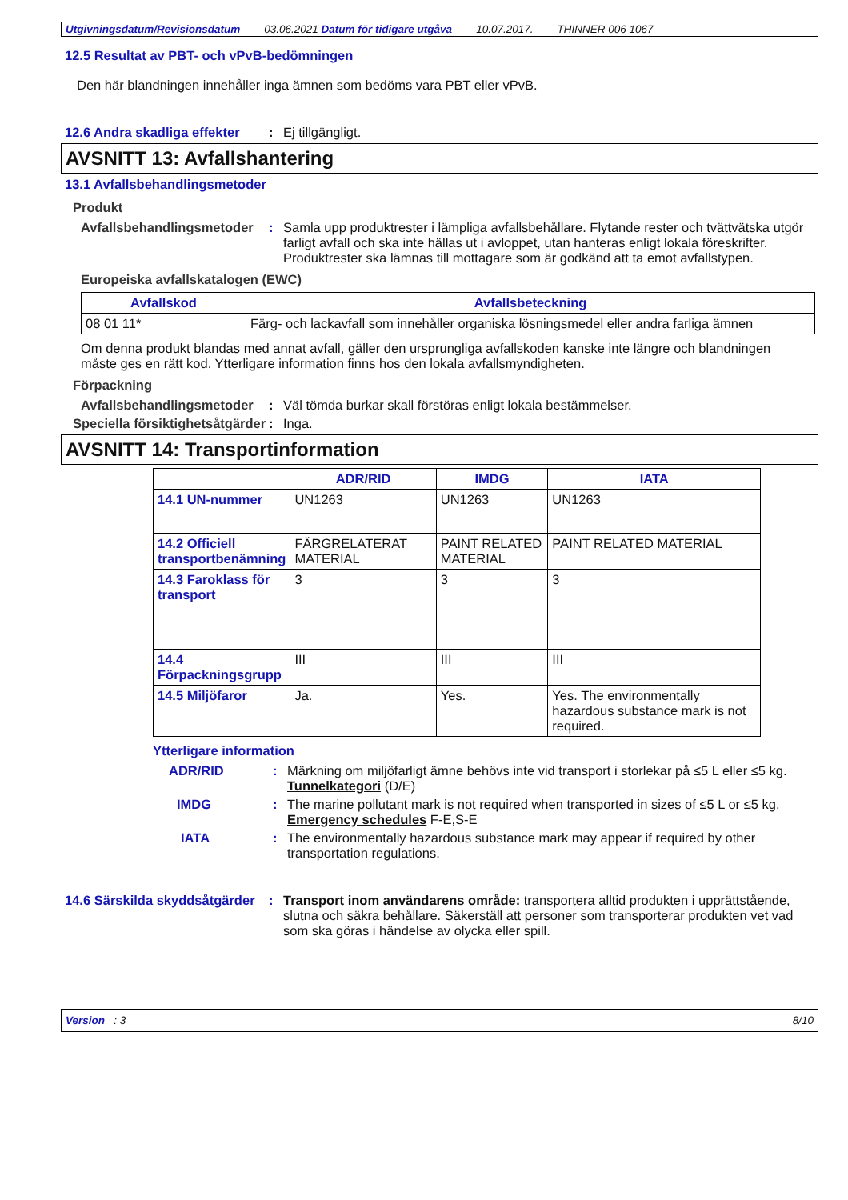Utgivningsdatum/Revisionsdatum 03.06.2021 Datum för tidigare utgåva 10.07.2017. THINNER 006 1067
12.5 Resultat av PBT- och vPvB-bedömningen
Den här blandningen innehåller inga ämnen som bedöms vara PBT eller vPvB.
12.6 Andra skadliga effekter: Ej tillgängligt.
AVSNITT 13: Avfallshantering
13.1 Avfallsbehandlingsmetoder
Produkt
Avfallsbehandlingsmetoder: Samla upp produktrester i lämpliga avfallsbehållare. Flytande rester och tvättvätska utgör farligt avfall och ska inte hällas ut i avloppet, utan hanteras enligt lokala föreskrifter. Produktrester ska lämnas till mottagare som är godkänd att ta emot avfallstypen.
Europeiska avfallskatalogen (EWC)
| Avfallskod | Avfallsbeteckning |
| --- | --- |
| 08 01 11* | Färg- och lackavfall som innehåller organiska lösningsmedel eller andra farliga ämnen |
Om denna produkt blandas med annat avfall, gäller den ursprungliga avfallskoden kanske inte längre och blandningen måste ges en rätt kod. Ytterligare information finns hos den lokala avfallsmyndigheten.
Förpackning
Avfallsbehandlingsmetoder: Väl tömda burkar skall förstöras enligt lokala bestämmelser.
Speciella försiktighetsåtgärder: Inga.
AVSNITT 14: Transportinformation
| | ADR/RID | IMDG | IATA |
| --- | --- | --- | --- |
| 14.1 UN-nummer | UN1263 | UN1263 | UN1263 |
| 14.2 Officiell transportbenämning | FÄRGRELATERAT MATERIAL | PAINT RELATED MATERIAL | PAINT RELATED MATERIAL |
| 14.3 Faroklass för transport | 3 | 3 | 3 |
| 14.4 Förpackningsgrupp | III | III | III |
| 14.5 Miljöfaror | Ja. | Yes. | Yes. The environmentally hazardous substance mark is not required. |
Ytterligare information
ADR/RID: Märkning om miljöfarligt ämne behövs inte vid transport i storlekar på ≤5 L eller ≤5 kg.
Tunnelkategori (D/E)
IMDG: The marine pollutant mark is not required when transported in sizes of ≤5 L or ≤5 kg.
Emergency schedules F-E,S-E
IATA: The environmentally hazardous substance mark may appear if required by other transportation regulations.
14.6 Särskilda skyddsåtgärder: Transport inom användarens område: transportera alltid produkten i upprättstående, slutna och säkra behållare. Säkerställ att personer som transporterar produkten vet vad som ska göras i händelse av olycka eller spill.
Version : 3 8/10